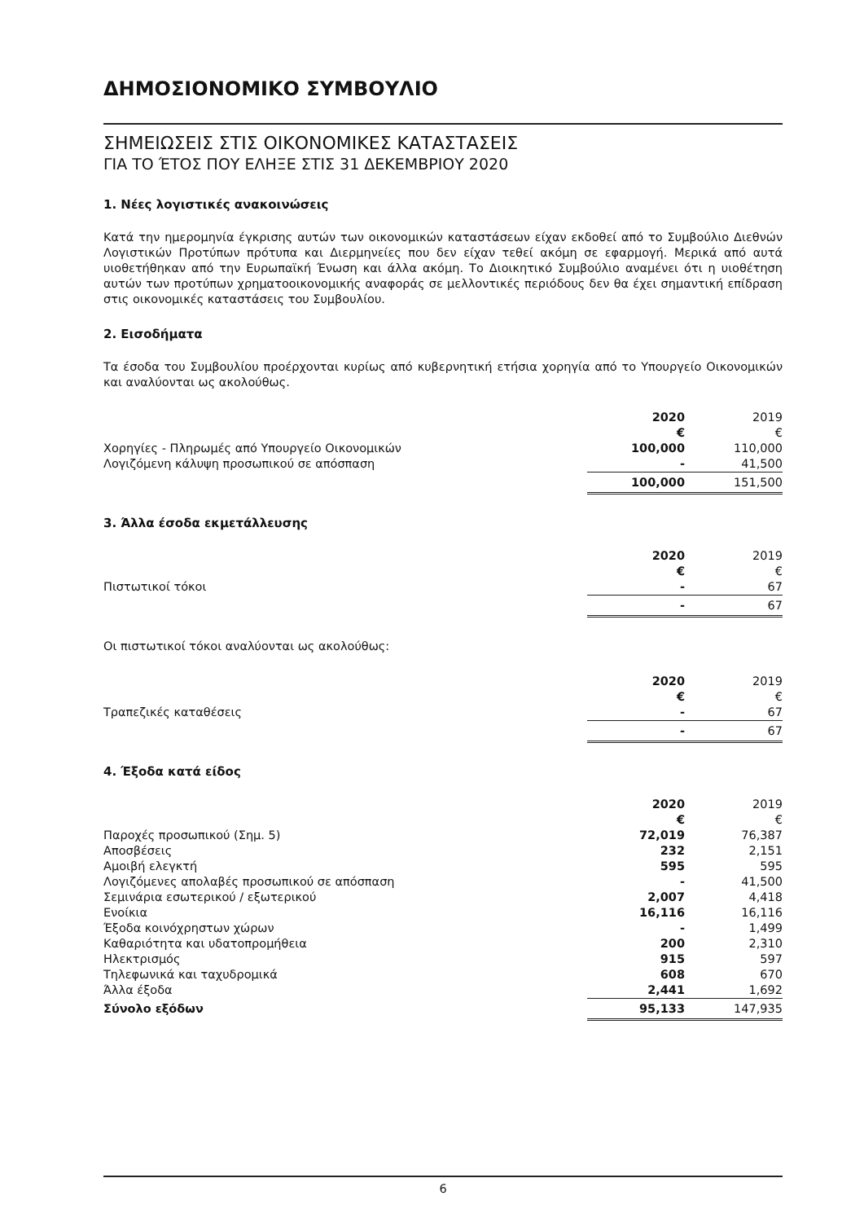ΔΗΜΟΣΙΟΝΟΜΙΚΟ ΣΥΜΒΟΥΛΙΟ
ΣΗΜΕΙΩΣΕΙΣ ΣΤΙΣ ΟΙΚΟΝΟΜΙΚΕΣ ΚΑΤΑΣΤΑΣΕΙΣ
ΓΙΑ ΤΟ ΈΤΟΣ ΠΟΥ ΕΛΗΞΕ ΣΤΙΣ 31 ΔΕΚΕΜΒΡΙΟΥ 2020
1. Νέες λογιστικές ανακοινώσεις
Κατά την ημερομηνία έγκρισης αυτών των οικονομικών καταστάσεων είχαν εκδοθεί από το Συμβούλιο Διεθνών Λογιστικών Προτύπων πρότυπα και Διερμηνείες που δεν είχαν τεθεί ακόμη σε εφαρμογή. Μερικά από αυτά υιοθετήθηκαν από την Ευρωπαϊκή Ένωση και άλλα ακόμη. Το Διοικητικό Συμβούλιο αναμένει ότι η υιοθέτηση αυτών των προτύπων χρηματοοικονομικής αναφοράς σε μελλοντικές περιόδους δεν θα έχει σημαντική επίδραση στις οικονομικές καταστάσεις του Συμβουλίου.
2. Εισοδήματα
Τα έσοδα του Συμβουλίου προέρχονται κυρίως από κυβερνητική ετήσια χορηγία από το Υπουργείο Οικονομικών και αναλύονται ως ακολούθως.
| | 2020 | 2019 |
| | € | € |
| Χορηγίες - Πληρωμές από Υπουργείο Οικονομικών | 100,000 | 110,000 |
| Λογιζόμενη κάλυψη προσωπικού σε απόσπαση | - | 41,500 |
| | 100,000 | 151,500 |
3. Άλλα έσοδα εκμετάλλευσης
| | 2020 | 2019 |
| | € | € |
| Πιστωτικοί τόκοι | - | 67 |
| | - | 67 |
Οι πιστωτικοί τόκοι αναλύονται ως ακολούθως:
| | 2020 | 2019 |
| | € | € |
| Τραπεζικές καταθέσεις | - | 67 |
| | - | 67 |
4. Έξοδα κατά είδος
| | 2020 | 2019 |
| | € | € |
| Παροχές προσωπικού (Σημ. 5) | 72,019 | 76,387 |
| Αποσβέσεις | 232 | 2,151 |
| Αμοιβή ελεγκτή | 595 | 595 |
| Λογιζόμενες απολαβές προσωπικού σε απόσπαση | - | 41,500 |
| Σεμινάρια εσωτερικού / εξωτερικού | 2,007 | 4,418 |
| Ενοίκια | 16,116 | 16,116 |
| Έξοδα κοινόχρηστων χώρων | - | 1,499 |
| Καθαριότητα και υδατοπρομήθεια | 200 | 2,310 |
| Ηλεκτρισμός | 915 | 597 |
| Τηλεφωνικά και ταχυδρομικά | 608 | 670 |
| Άλλα έξοδα | 2,441 | 1,692 |
| Σύνολο εξόδων | 95,133 | 147,935 |
6